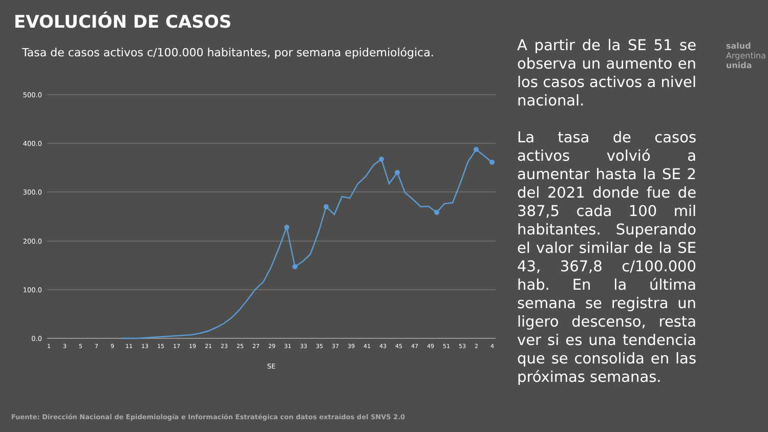EVOLUCIÓN DE CASOS
Tasa de casos activos c/100.000 habitantes, por semana epidemiológica.
500.0
400.0
300.0
200.0
100.0
0.0
SE
1
3
5
7
9
11
13
15
17
19
21
23
25
27
29
31
33
35
37
39
41
43
45
47
49
51
53
2
4
A partir de la SE 51 se observa un aumento en los casos activos a nivel nacional.
La tasa de casos activos volvió a aumentar hasta la SE 2 del 2021 donde fue de 387,5 cada 100 mil habitantes. Superando el valor similar de la SE 43, 367,8 c/100.000 hab. En la última semana se registra un ligero descenso, resta ver si es una tendencia que se consolida en las próximas semanas.
salud
Argentina unida
Fuente: Dirección Nacional de Epidemiología e Información Estratégica con datos extraídos del SNVS 2.0